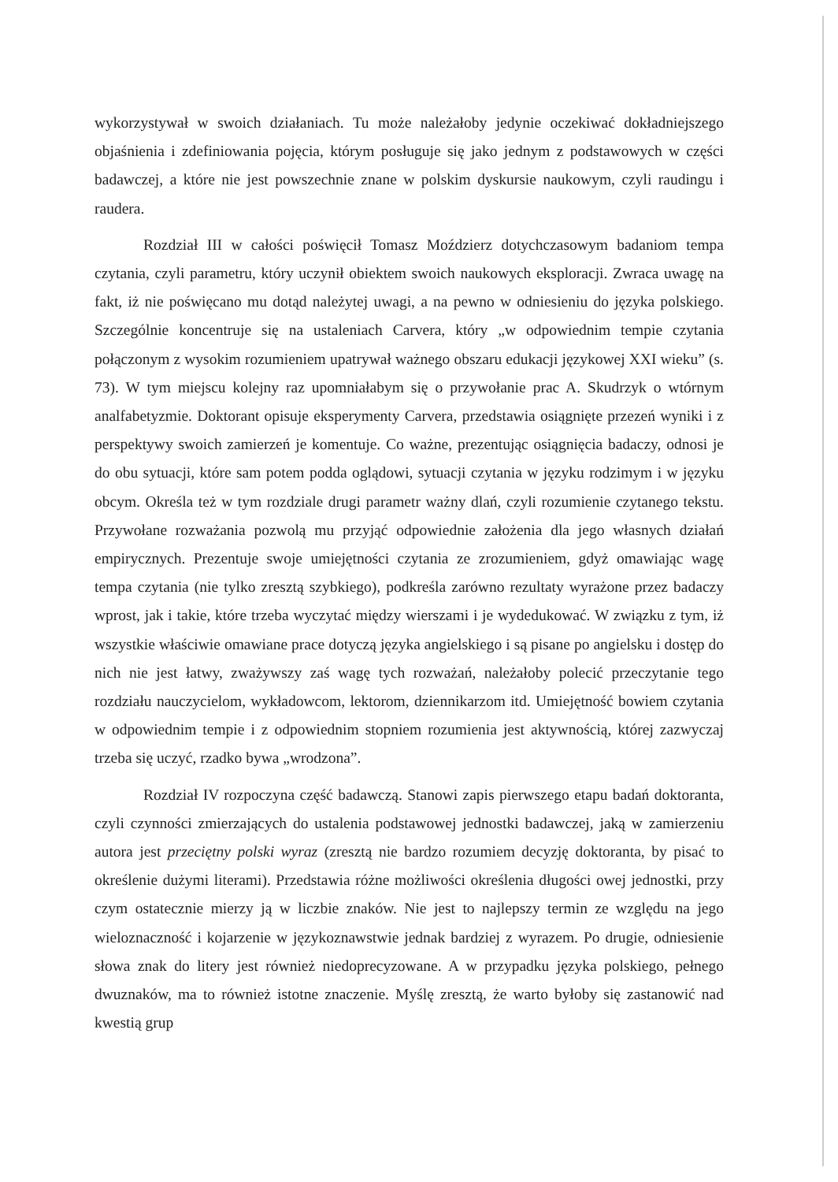wykorzystywał w swoich działaniach. Tu może należałoby jedynie oczekiwać dokładniejszego objaśnienia i zdefiniowania pojęcia, którym posługuje się jako jednym z podstawowych w części badawczej, a które nie jest powszechnie znane w polskim dyskursie naukowym, czyli raudingu i raudera.
Rozdział III w całości poświęcił Tomasz Moździerz dotychczasowym badaniom tempa czytania, czyli parametru, który uczynił obiektem swoich naukowych eksploracji. Zwraca uwagę na fakt, iż nie poświęcano mu dotąd należytej uwagi, a na pewno w odniesieniu do języka polskiego. Szczególnie koncentruje się na ustaleniach Carvera, który „w odpowiednim tempie czytania połączonym z wysokim rozumieniem upatrywał ważnego obszaru edukacji językowej XXI wieku” (s. 73). W tym miejscu kolejny raz upomniałabym się o przywołanie prac A. Skudrzyk o wtórnym analfabetyzmie. Doktorant opisuje eksperymenty Carvera, przedstawia osiągnięte przezeń wyniki i z perspektywy swoich zamierzeń je komentuje. Co ważne, prezentując osiągnięcia badaczy, odnosi je do obu sytuacji, które sam potem podda oglądowi, sytuacji czytania w języku rodzimym i w języku obcym. Określa też w tym rozdziale drugi parametr ważny dlań, czyli rozumienie czytanego tekstu. Przywołane rozważania pozwolą mu przyjąć odpowiednie założenia dla jego własnych działań empirycznych. Prezentuje swoje umiejętności czytania ze zrozumieniem, gdyż omawiając wagę tempa czytania (nie tylko zresztą szybkiego), podkreśla zarówno rezultaty wyrażone przez badaczy wprost, jak i takie, które trzeba wyczytać między wierszami i je wydedukować. W związku z tym, iż wszystkie właściwie omawiane prace dotyczą języka angielskiego i są pisane po angielsku i dostęp do nich nie jest łatwy, zważywszy zaś wagę tych rozważań, należałoby polecić przeczytanie tego rozdziału nauczycielom, wykładowcom, lektorom, dziennikarzom itd. Umiejętność bowiem czytania w odpowiednim tempie i z odpowiednim stopniem rozumienia jest aktywnością, której zazwyczaj trzeba się uczyć, rzadko bywa „wrodzona”.
Rozdział IV rozpoczyna część badawczą. Stanowi zapis pierwszego etapu badań doktoranta, czyli czynności zmierzających do ustalenia podstawowej jednostki badawczej, jaką w zamierzeniu autora jest przeciętny polski wyraz (zresztą nie bardzo rozumiem decyzję doktoranta, by pisać to określenie dużymi literami). Przedstawia różne możliwości określenia długości owej jednostki, przy czym ostatecznie mierzy ją w liczbie znaków. Nie jest to najlepszy termin ze względu na jego wieloznaczność i kojarzenie w językoznawstwie jednak bardziej z wyrazem. Po drugie, odniesienie słowa znak do litery jest również niedoprecyzowane. A w przypadku języka polskiego, pełnego dwuznaków, ma to również istotne znaczenie. Myślę zresztą, że warto byłoby się zastanowić nad kwestią grup